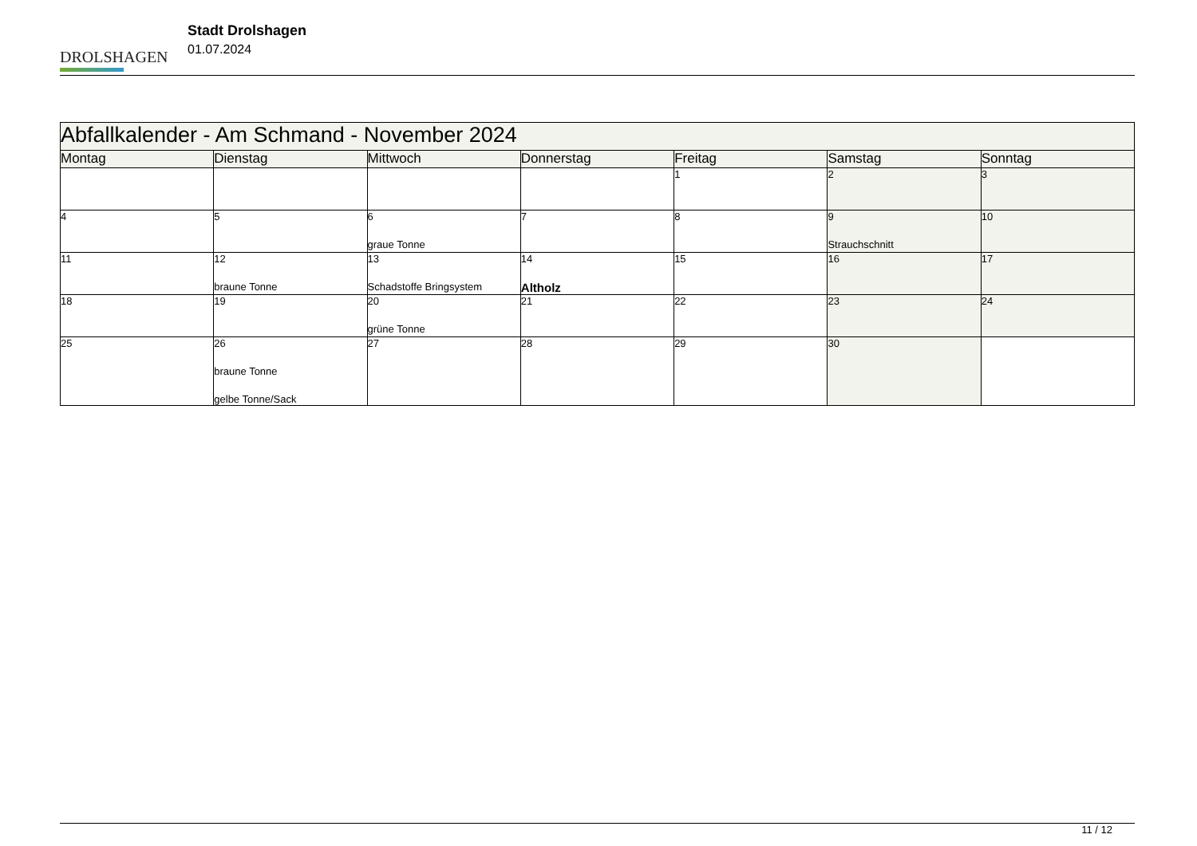DROLSHAGEN
Stadt Drolshagen
01.07.2024
| Abfallkalender - Am Schmand - November 2024 | | | | | | |
| Montag | Dienstag | Mittwoch | Donnerstag | Freitag | Samstag | Sonntag |
| | | | | 1 | 2 | 3 |
| 4 | 5 | 6 graue Tonne | 7 | 8 | 9 Strauchschnitt | 10 |
| 11 | 12 braune Tonne | 13 Schadstoffe Bringsystem | 14 Altholz | 15 | 16 | 17 |
| 18 | 19 | 20 grüne Tonne | 21 | 22 | 23 | 24 |
| 25 | 26 braune Tonne gelbe Tonne/Sack | 27 | 28 | 29 | 30 | |
11 / 12